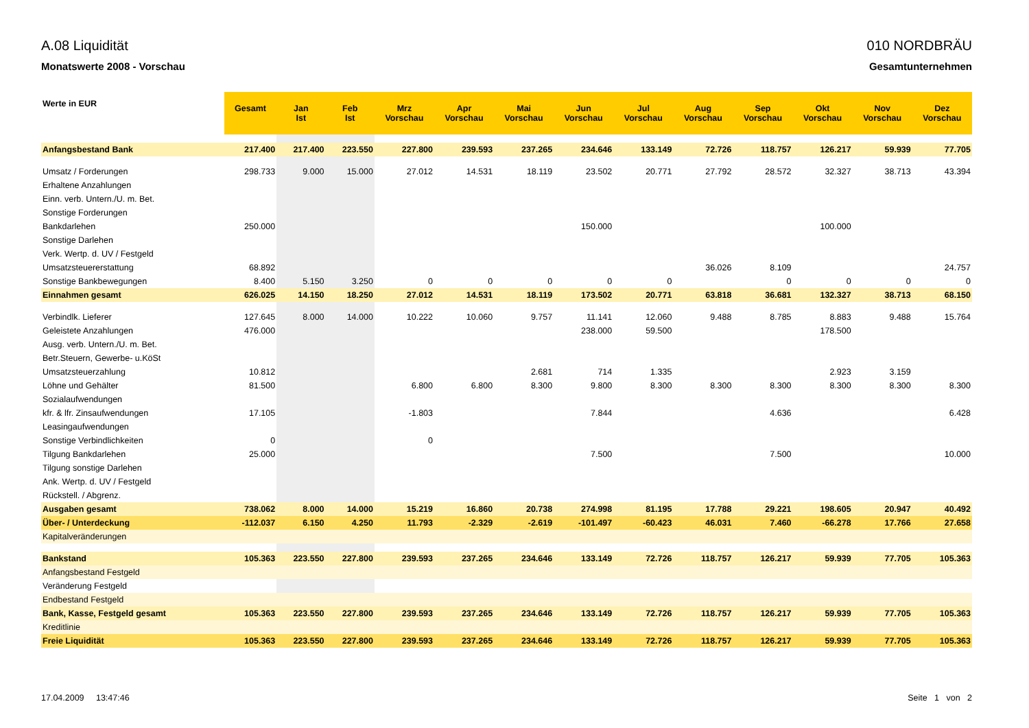A.08 Liquidität
Monatswerte 2008 - Vorschau
010 NORDBRÄU
Gesamtunternehmen
| Werte in EUR | Gesamt | Jan Ist | Feb Ist | Mrz Vorschau | Apr Vorschau | Mai Vorschau | Jun Vorschau | Jul Vorschau | Aug Vorschau | Sep Vorschau | Okt Vorschau | Nov Vorschau | Dez Vorschau |
| --- | --- | --- | --- | --- | --- | --- | --- | --- | --- | --- | --- | --- | --- |
| Anfangsbestand Bank | 217.400 | 217.400 | 223.550 | 227.800 | 239.593 | 237.265 | 234.646 | 133.149 | 72.726 | 118.757 | 126.217 | 59.939 | 77.705 |
| Umsatz / Forderungen | 298.733 | 9.000 | 15.000 | 27.012 | 14.531 | 18.119 | 23.502 | 20.771 | 27.792 | 28.572 | 32.327 | 38.713 | 43.394 |
| Erhaltene Anzahlungen | | | | | | | | | | | | | |
| Einn. verb. Untern./U. m. Bet. | | | | | | | | | | | | | |
| Sonstige Forderungen | | | | | | | | | | | | | |
| Bankdarlehen | 250.000 | | | | | | 150.000 | | | | 100.000 | | |
| Sonstige Darlehen | | | | | | | | | | | | | |
| Verk. Wertp. d. UV / Festgeld | | | | | | | | | | | | | |
| Umsatzsteuererstattung | 68.892 | | | | | | | | 36.026 | 8.109 | | | 24.757 |
| Sonstige Bankbewegungen | 8.400 | 5.150 | 3.250 | 0 | 0 | 0 | 0 | 0 | | 0 | 0 | 0 | 0 |
| Einnahmen gesamt | 626.025 | 14.150 | 18.250 | 27.012 | 14.531 | 18.119 | 173.502 | 20.771 | 63.818 | 36.681 | 132.327 | 38.713 | 68.150 |
| Verbindlk. Lieferer | 127.645 | 8.000 | 14.000 | 10.222 | 10.060 | 9.757 | 11.141 | 12.060 | 9.488 | 8.785 | 8.883 | 9.488 | 15.764 |
| Geleistete Anzahlungen | 476.000 | | | | | | 238.000 | 59.500 | | | 178.500 | | |
| Ausg. verb. Untern./U. m. Bet. | | | | | | | | | | | | | |
| Betr.Steuern, Gewerbe- u.KöSt | | | | | | | | | | | | | |
| Umsatzsteuerzahlung | 10.812 | | | | | 2.681 | 714 | 1.335 | | | 2.923 | 3.159 | |
| Löhne und Gehälter | 81.500 | | | 6.800 | 6.800 | 8.300 | 9.800 | 8.300 | 8.300 | 8.300 | 8.300 | 8.300 | 8.300 |
| Sozialaufwendungen | | | | | | | | | | | | | |
| kfr. & lfr. Zinsaufwendungen | 17.105 | | | -1.803 | | | 7.844 | | | 4.636 | | | 6.428 |
| Leasingaufwendungen | | | | | | | | | | | | | |
| Sonstige Verbindlichkeiten | 0 | | | 0 | | | | | | | | | |
| Tilgung Bankdarlehen | 25.000 | | | | | | 7.500 | | | 7.500 | | | 10.000 |
| Tilgung sonstige Darlehen | | | | | | | | | | | | | |
| Ank. Wertp. d. UV / Festgeld | | | | | | | | | | | | | |
| Rückstell. / Abgrenz. | | | | | | | | | | | | | |
| Ausgaben gesamt | 738.062 | 8.000 | 14.000 | 15.219 | 16.860 | 20.738 | 274.998 | 81.195 | 17.788 | 29.221 | 198.605 | 20.947 | 40.492 |
| Über- / Unterdeckung | -112.037 | 6.150 | 4.250 | 11.793 | -2.329 | -2.619 | -101.497 | -60.423 | 46.031 | 7.460 | -66.278 | 17.766 | 27.658 |
| Kapitalveränderungen | | | | | | | | | | | | | |
| Bankstand | 105.363 | 223.550 | 227.800 | 239.593 | 237.265 | 234.646 | 133.149 | 72.726 | 118.757 | 126.217 | 59.939 | 77.705 | 105.363 |
| Anfangsbestand Festgeld | | | | | | | | | | | | | |
| Veränderung Festgeld | | | | | | | | | | | | | |
| Endbestand Festgeld | | | | | | | | | | | | | |
| Bank, Kasse, Festgeld gesamt | 105.363 | 223.550 | 227.800 | 239.593 | 237.265 | 234.646 | 133.149 | 72.726 | 118.757 | 126.217 | 59.939 | 77.705 | 105.363 |
| Kreditlinie | | | | | | | | | | | | | |
| Freie Liquidität | 105.363 | 223.550 | 227.800 | 239.593 | 237.265 | 234.646 | 133.149 | 72.726 | 118.757 | 126.217 | 59.939 | 77.705 | 105.363 |
17.04.2009 13:47:46 Seite 1 von 2